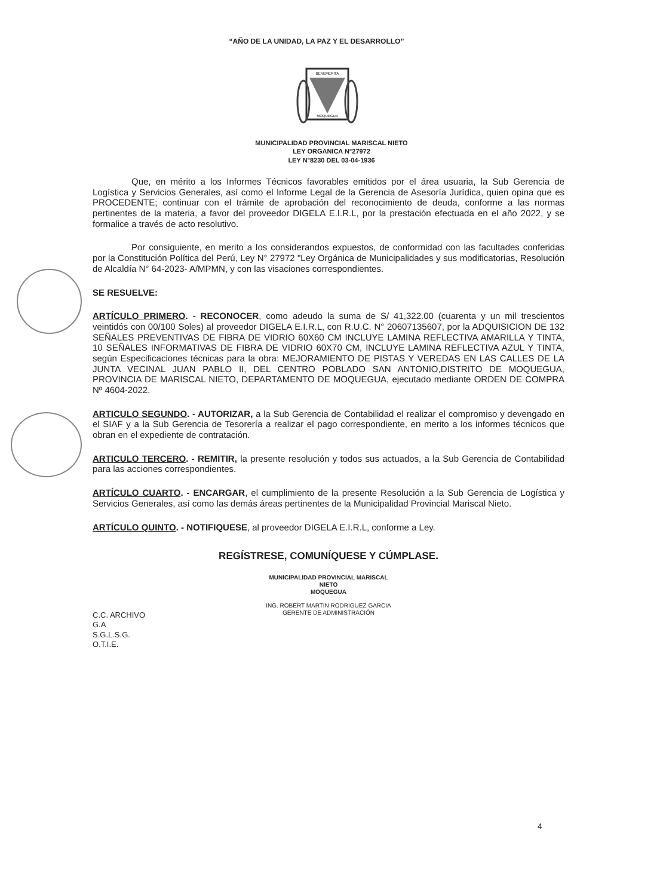“AÑO DE LA UNIDAD, LA PAZ Y EL DESARROLLO”
BENEMERITA
MOQUEGUA
MUNICIPALIDAD PROVINCIAL MARISCAL NIETO
LEY ORGANICA N°27972
LEY N°8230 DEL 03-04-1936
Que, en mérito a los Informes Técnicos favorables emitidos por el área usuaria, la Sub Gerencia de Logística y Servicios Generales, así como el Informe Legal de la Gerencia de Asesoría Jurídica, quien opina que es PROCEDENTE; continuar con el trámite de aprobación del reconocimiento de deuda, conforme a las normas pertinentes de la materia, a favor del proveedor DIGELA E.I.R.L, por la prestación efectuada en el año 2022, y se formalice a través de acto resolutivo.
Por consiguiente, en merito a los considerandos expuestos, de conformidad con las facultades conferidas por la Constitución Política del Perú, Ley N° 27972 "Ley Orgánica de Municipalidades y sus modificatorias, Resolución de Alcaldía N° 64-2023- A/MPMN, y con las visaciones correspondientes.
SE RESUELVE:
ARTÍCULO PRIMERO. - RECONOCER, como adeudo la suma de S/ 41,322.00 (cuarenta y un mil trescientos veintidós con 00/100 Soles) al proveedor DIGELA E.I.R.L, con R.U.C. N° 20607135607, por la ADQUISICION DE 132 SEÑALES PREVENTIVAS DE FIBRA DE VIDRIO 60X60 CM INCLUYE LAMINA REFLECTIVA AMARILLA Y TINTA, 10 SEÑALES INFORMATIVAS DE FIBRA DE VIDRIO 60X70 CM, INCLUYE LAMINA REFLECTIVA AZUL Y TINTA, según Especificaciones técnicas para la obra: MEJORAMIENTO DE PISTAS Y VEREDAS EN LAS CALLES DE LA JUNTA VECINAL JUAN PABLO II, DEL CENTRO POBLADO SAN ANTONIO,DISTRITO DE MOQUEGUA, PROVINCIA DE MARISCAL NIETO, DEPARTAMENTO DE MOQUEGUA, ejecutado mediante ORDEN DE COMPRA Nº 4604-2022.
ARTICULO SEGUNDO. - AUTORIZAR, a la Sub Gerencia de Contabilidad el realizar el compromiso y devengado en el SIAF y a la Sub Gerencia de Tesorería a realizar el pago correspondiente, en merito a los informes técnicos que obran en el expediente de contratación.
ARTICULO TERCERO. - REMITIR, la presente resolución y todos sus actuados, a la Sub Gerencia de Contabilidad para las acciones correspondientes.
ARTÍCULO CUARTO. - ENCARGAR, el cumplimiento de la presente Resolución a la Sub Gerencia de Logística y Servicios Generales, así como las demás áreas pertinentes de la Municipalidad Provincial Mariscal Nieto.
ARTÍCULO QUINTO. - NOTIFIQUESE, al proveedor DIGELA E.I.R.L, conforme a Ley.
REGÍSTRESE, COMUNÍQUESE Y CÚMPLASE.
MUNICIPALIDAD PROVINCIAL MARISCAL NIETO
MOQUEGUA
ING. ROBERT MARTIN RODRIGUEZ GARCIA
GERENTE DE ADMINISTRACIÓN
C.C. ARCHIVO
G.A
S.G.L.S.G.
O.T.I.E.
4